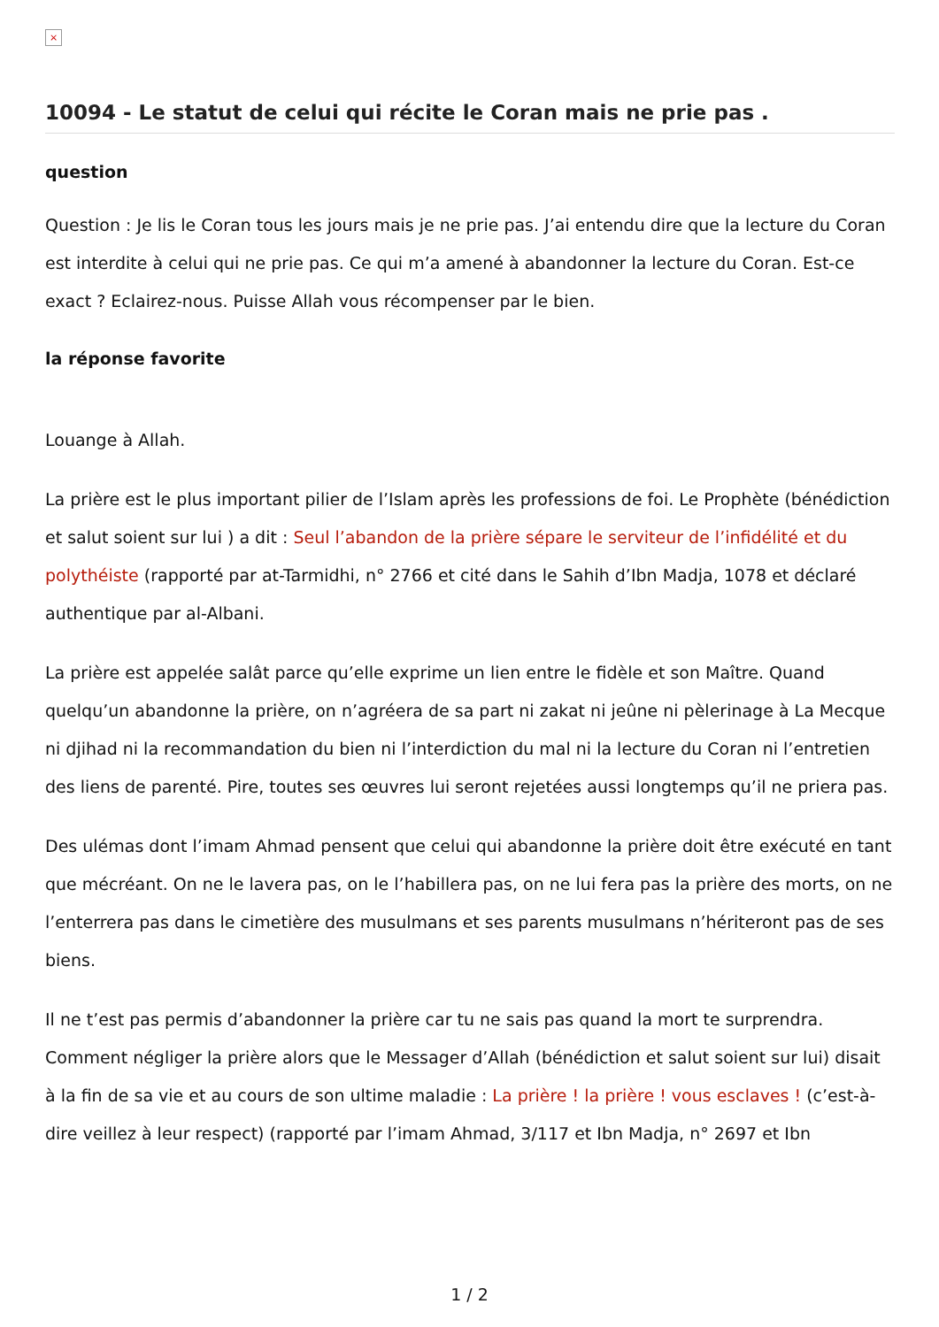×
10094 - Le statut de celui qui récite le Coran mais ne prie pas .
question
Question : Je lis le Coran tous les jours mais je ne prie pas. J’ai entendu dire que la lecture du Coran est interdite à celui qui ne prie pas. Ce qui m’a amené à abandonner la lecture du Coran. Est-ce exact ? Eclairez-nous. Puisse Allah vous récompenser par le bien.
la réponse favorite
Louange à Allah.
La prière est le plus important pilier de l’Islam après les professions de foi. Le Prophète (bénédiction et salut soient sur lui ) a dit : Seul l’abandon de la prière sépare le serviteur de l’infidélité et du polythéiste (rapporté par at-Tarmidhi, n° 2766 et cité dans le Sahih d’Ibn Madja, 1078 et déclaré authentique par al-Albani.
La prière est appelée salât parce qu’elle exprime un lien entre le fidèle et son Maître. Quand quelqu’un abandonne la prière, on n’agréera de sa part ni zakat ni jeûne ni pèlerinage à La Mecque ni djihad ni la recommandation du bien ni l’interdiction du mal ni la lecture du Coran ni l’entretien des liens de parenté. Pire, toutes ses œuvres lui seront rejetées aussi longtemps qu’il ne priera pas.
Des ulémas dont l’imam Ahmad pensent que celui qui abandonne la prière doit être exécuté en tant que mécréant. On ne le lavera pas, on le l’habillera pas, on ne lui fera pas la prière des morts, on ne l’enterrera pas dans le cimetière des musulmans et ses parents musulmans n’hériteront pas de ses biens.
Il ne t’est pas permis d’abandonner la prière car tu ne sais pas quand la mort te surprendra. Comment négliger la prière alors que le Messager d’Allah (bénédiction et salut soient sur lui) disait à la fin de sa vie et au cours de son ultime maladie : La prière ! la prière ! vous esclaves ! (c’est-à-dire veillez à leur respect) (rapporté par l’imam Ahmad, 3/117 et Ibn Madja, n° 2697 et Ibn
1 / 2